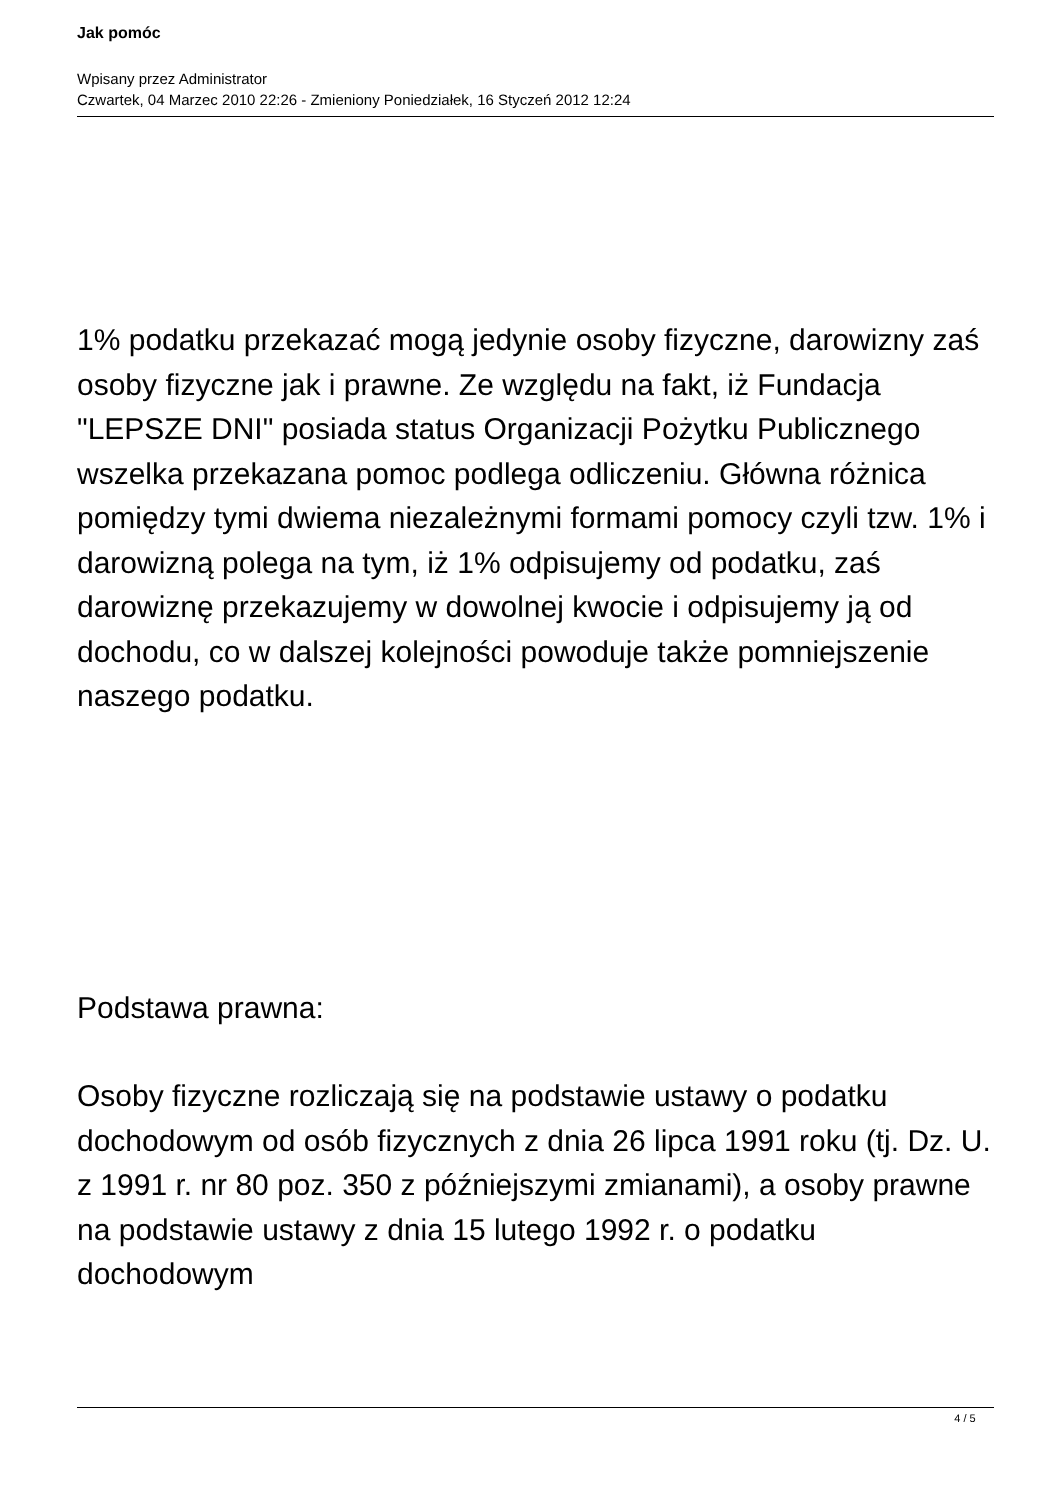Jak pomóc
Wpisany przez Administrator
Czwartek, 04 Marzec 2010 22:26 - Zmieniony Poniedziałek, 16 Styczeń 2012 12:24
1% podatku przekazać mogą jedynie osoby fizyczne, darowizny zaś osoby fizyczne jak i prawne. Ze względu na fakt, iż Fundacja "LEPSZE DNI" posiada status Organizacji Pożytku Publicznego wszelka przekazana pomoc podlega odliczeniu. Główna różnica pomiędzy tymi dwiema niezależnymi formami pomocy czyli tzw. 1% i darowizną polega na tym, iż 1% odpisujemy od podatku, zaś darowiznę przekazujemy w dowolnej kwocie i odpisujemy ją od dochodu, co w dalszej kolejności powoduje także pomniejszenie naszego podatku.
Podstawa prawna:
Osoby fizyczne rozliczają się na podstawie ustawy o podatku dochodowym od osób fizycznych z dnia 26 lipca 1991 roku (tj. Dz. U. z 1991 r. nr 80 poz. 350 z późniejszymi zmianami), a osoby prawne na podstawie ustawy z dnia 15 lutego 1992 r. o podatku dochodowym
4 / 5